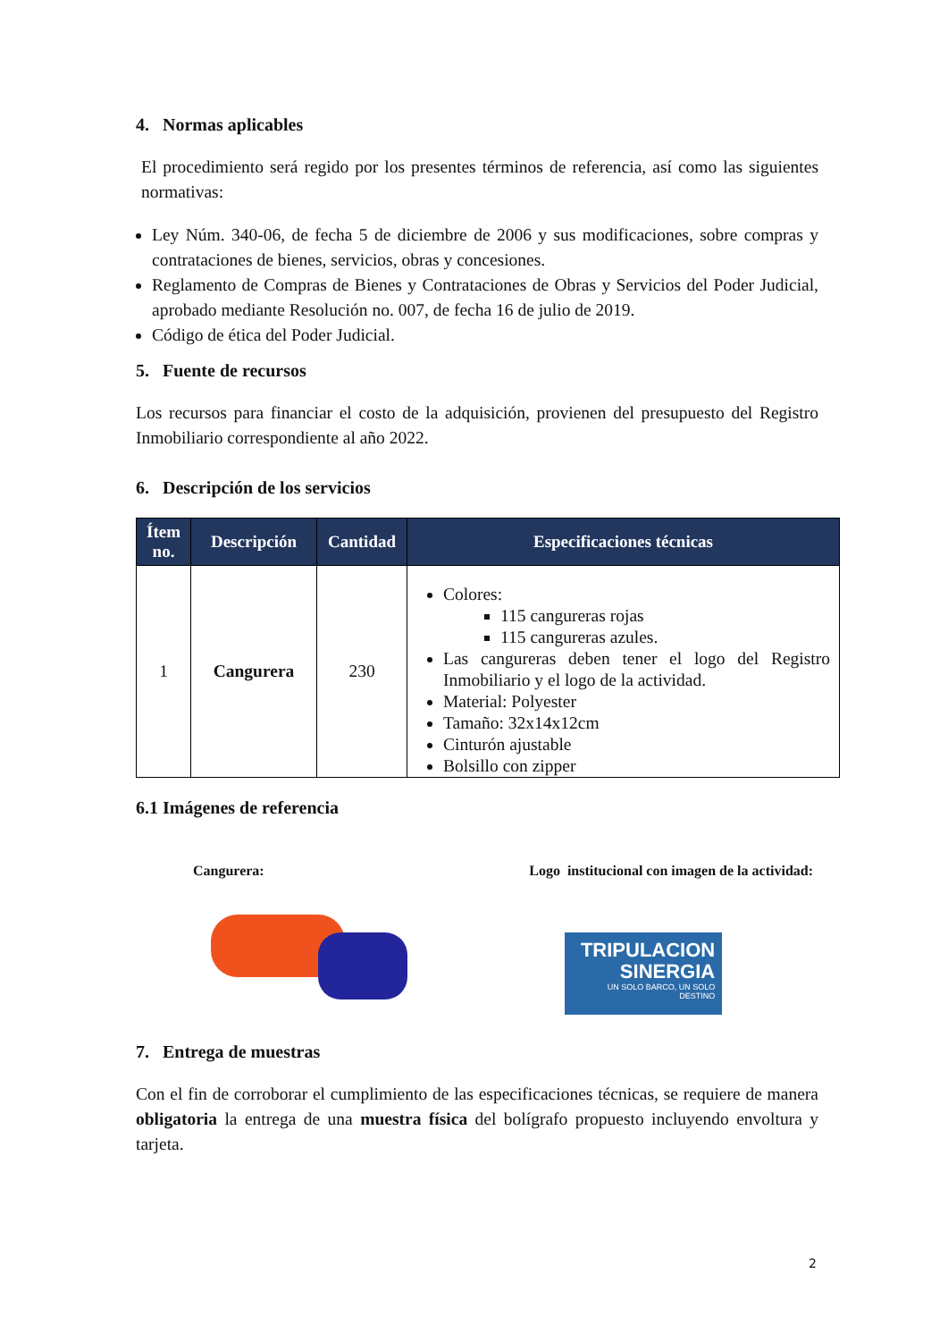4. Normas aplicables
El procedimiento será regido por los presentes términos de referencia, así como las siguientes normativas:
Ley Núm. 340-06, de fecha 5 de diciembre de 2006 y sus modificaciones, sobre compras y contrataciones de bienes, servicios, obras y concesiones.
Reglamento de Compras de Bienes y Contrataciones de Obras y Servicios del Poder Judicial, aprobado mediante Resolución no. 007, de fecha 16 de julio de 2019.
Código de ética del Poder Judicial.
5. Fuente de recursos
Los recursos para financiar el costo de la adquisición, provienen del presupuesto del Registro Inmobiliario correspondiente al año 2022.
6. Descripción de los servicios
| Ítem no. | Descripción | Cantidad | Especificaciones técnicas |
| --- | --- | --- | --- |
| 1 | Cangurera | 230 | Colores: 115 cangureras rojas 115 cangureras azules. Las cangureras deben tener el logo del Registro Inmobiliario y el logo de la actividad. Material: Polyester Tamaño: 32x14x12cm Cinturón ajustable Bolsillo con zipper |
6.1 Imágenes de referencia
Cangurera: Logo institucional con imagen de la actividad:
TRIPULACION
SINERGIA
UN SOLO BARCO, UN SOLO DESTINO
7. Entrega de muestras
Con el fin de corroborar el cumplimiento de las especificaciones técnicas, se requiere de manera obligatoria la entrega de una muestra física del bolígrafo propuesto incluyendo envoltura y tarjeta.
2